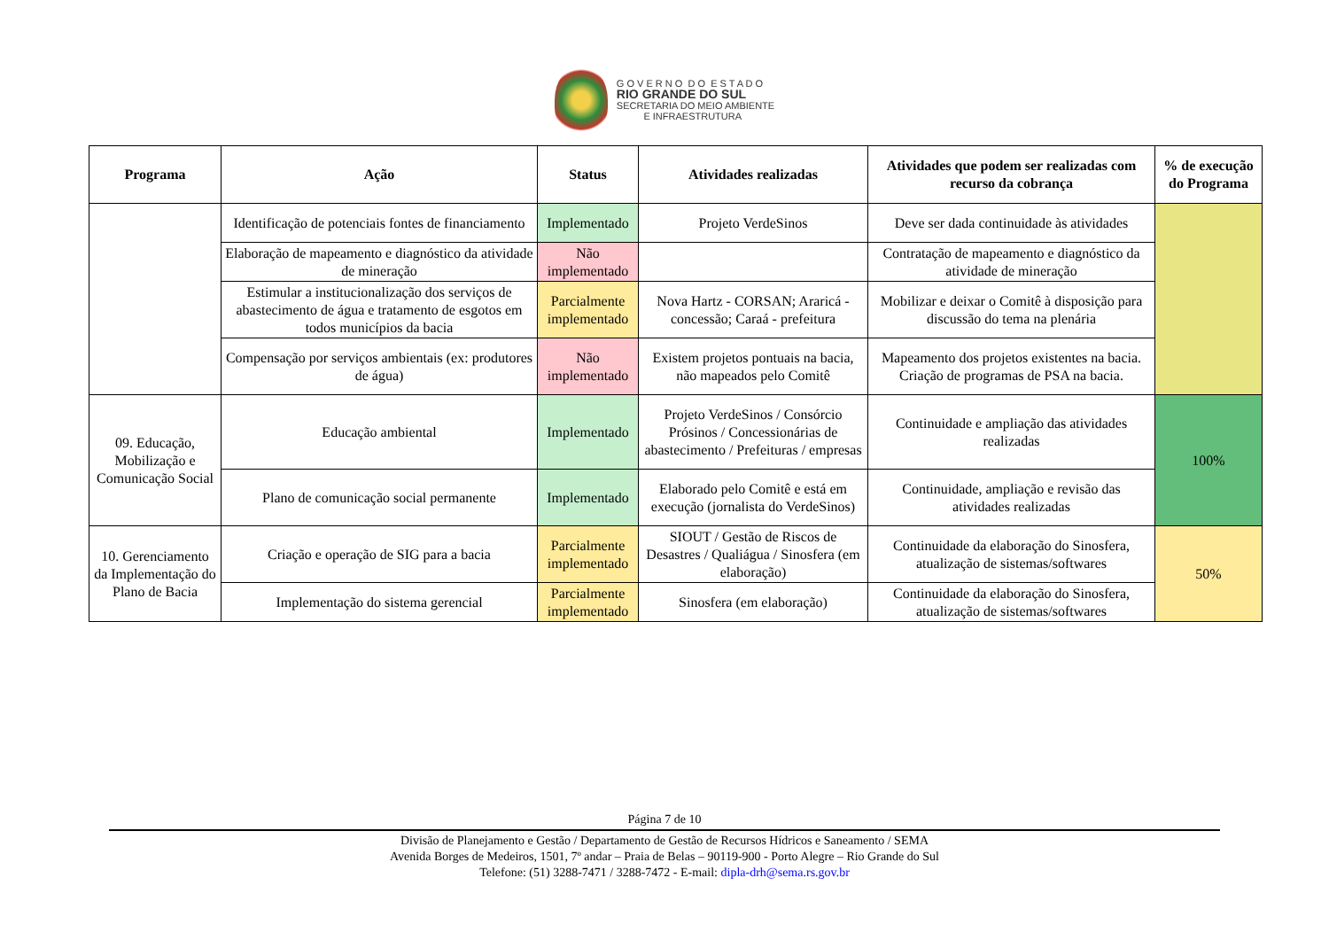G O V E R N O D O E S T A D O
RIO GRANDE DO SUL
SECRETARIA DO MEIO AMBIENTE
E INFRAESTRUTURA
| Programa | Ação | Status | Atividades realizadas | Atividades que podem ser realizadas com recurso da cobrança | % de execução do Programa |
| --- | --- | --- | --- | --- | --- |
| | Identificação de potenciais fontes de financiamento | Implementado | Projeto VerdeSinos | Deve ser dada continuidade às atividades | |
| | Elaboração de mapeamento e diagnóstico da atividade de mineração | Não implementado | | Contratação de mapeamento e diagnóstico da atividade de mineração | |
| | Estimular a institucionalização dos serviços de abastecimento de água e tratamento de esgotos em todos municípios da bacia | Parcialmente implementado | Nova Hartz - CORSAN; Araricá - concessão; Caraá - prefeitura | Mobilizar e deixar o Comitê à disposição para discussão do tema na plenária | |
| | Compensação por serviços ambientais (ex: produtores de água) | Não implementado | Existem projetos pontuais na bacia, não mapeados pelo Comitê | Mapeamento dos projetos existentes na bacia. Criação de programas de PSA na bacia. | |
| 09. Educação, Mobilização e Comunicação Social | Educação ambiental | Implementado | Projeto VerdeSinos / Consórcio Prósinos / Concessionárias de abastecimento / Prefeituras / empresas | Continuidade e ampliação das atividades realizadas | 100% |
| | Plano de comunicação social permanente | Implementado | Elaborado pelo Comitê e está em execução (jornalista do VerdeSinos) | Continuidade, ampliação e revisão das atividades realizadas | |
| 10. Gerenciamento da Implementação do Plano de Bacia | Criação e operação de SIG para a bacia | Parcialmente implementado | SIOUT / Gestão de Riscos de Desastres / Qualiágua / Sinosfera (em elaboração) | Continuidade da elaboração do Sinosfera, atualização de sistemas/softwares | 50% |
| | Implementação do sistema gerencial | Parcialmente implementado | Sinosfera (em elaboração) | Continuidade da elaboração do Sinosfera, atualização de sistemas/softwares | |
Página 7 de 10
Divisão de Planejamento e Gestão / Departamento de Gestão de Recursos Hídricos e Saneamento / SEMA
Avenida Borges de Medeiros, 1501, 7º andar – Praia de Belas – 90119-900 - Porto Alegre – Rio Grande do Sul
Telefone: (51) 3288-7471 / 3288-7472 - E-mail: dipla-drh@sema.rs.gov.br